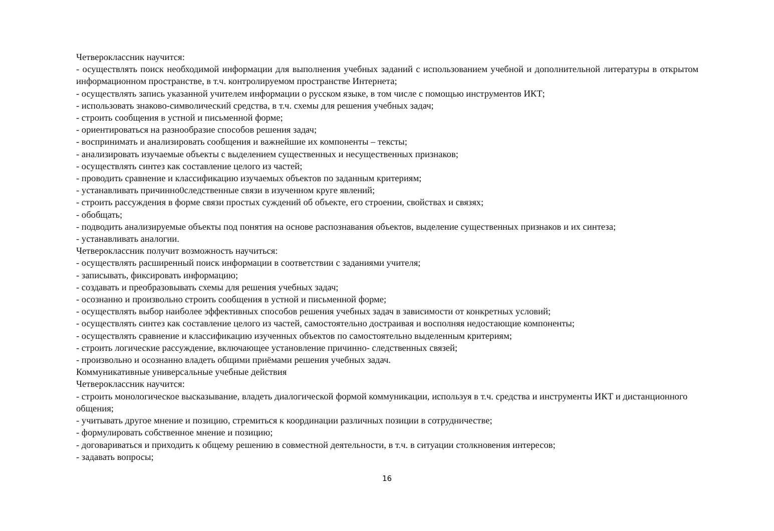Четвероклассник научится:
- осуществлять поиск необходимой информации для выполнения учебных заданий с использованием учебной и дополнительной литературы в открытом информационном пространстве, в т.ч. контролируемом пространстве Интернета;
- осуществлять запись указанной учителем информации о русском языке, в том числе с помощью инструментов ИКТ;
- использовать знаково-символический средства, в т.ч. схемы для решения учебных задач;
- строить сообщения в устной и письменной форме;
- ориентироваться на разнообразие способов решения задач;
- воспринимать и анализировать сообщения и важнейшие их компоненты – тексты;
- анализировать изучаемые объекты с выделением существенных и несущественных признаков;
- осуществлять синтез как составление целого из частей;
- проводить сравнение и классификацию изучаемых объектов по заданным критериям;
- устанавливать причинно0следственные связи в изученном круге явлений;
- строить рассуждения в форме связи простых суждений об объекте, его строении, свойствах и связях;
- обобщать;
- подводить анализируемые объекты под понятия на основе распознавания объектов, выделение существенных признаков и их синтеза;
- устанавливать аналогии.
Четвероклассник получит возможность научиться:
- осуществлять расширенный поиск информации в соответствии с заданиями учителя;
- записывать, фиксировать информацию;
- создавать и преобразовывать схемы для решения учебных задач;
- осознанно и произвольно строить сообщения в устной и письменной форме;
- осуществлять выбор наиболее эффективных способов решения учебных задач в зависимости от конкретных условий;
- осуществлять синтез как составление целого из частей, самостоятельно достраивая и восполняя недостающие компоненты;
- осуществлять сравнение и классификацию изученных объектов по самостоятельно выделенным критериям;
- строить логические рассуждение, включающее установление причинно- следственных связей;
- произвольно и осознанно владеть общими приёмами решения учебных задач.
Коммуникативные универсальные учебные действия
Четвероклассник научится:
- строить монологическое высказывание, владеть диалогической формой коммуникации, используя в т.ч. средства и инструменты ИКТ и дистанционного общения;
- учитывать другое мнение и позицию, стремиться к координации различных позиции в сотрудничестве;
- формулировать собственное мнение и позицию;
- договариваться и приходить к общему решению в совместной деятельности, в т.ч. в ситуации столкновения интересов;
- задавать вопросы;
16